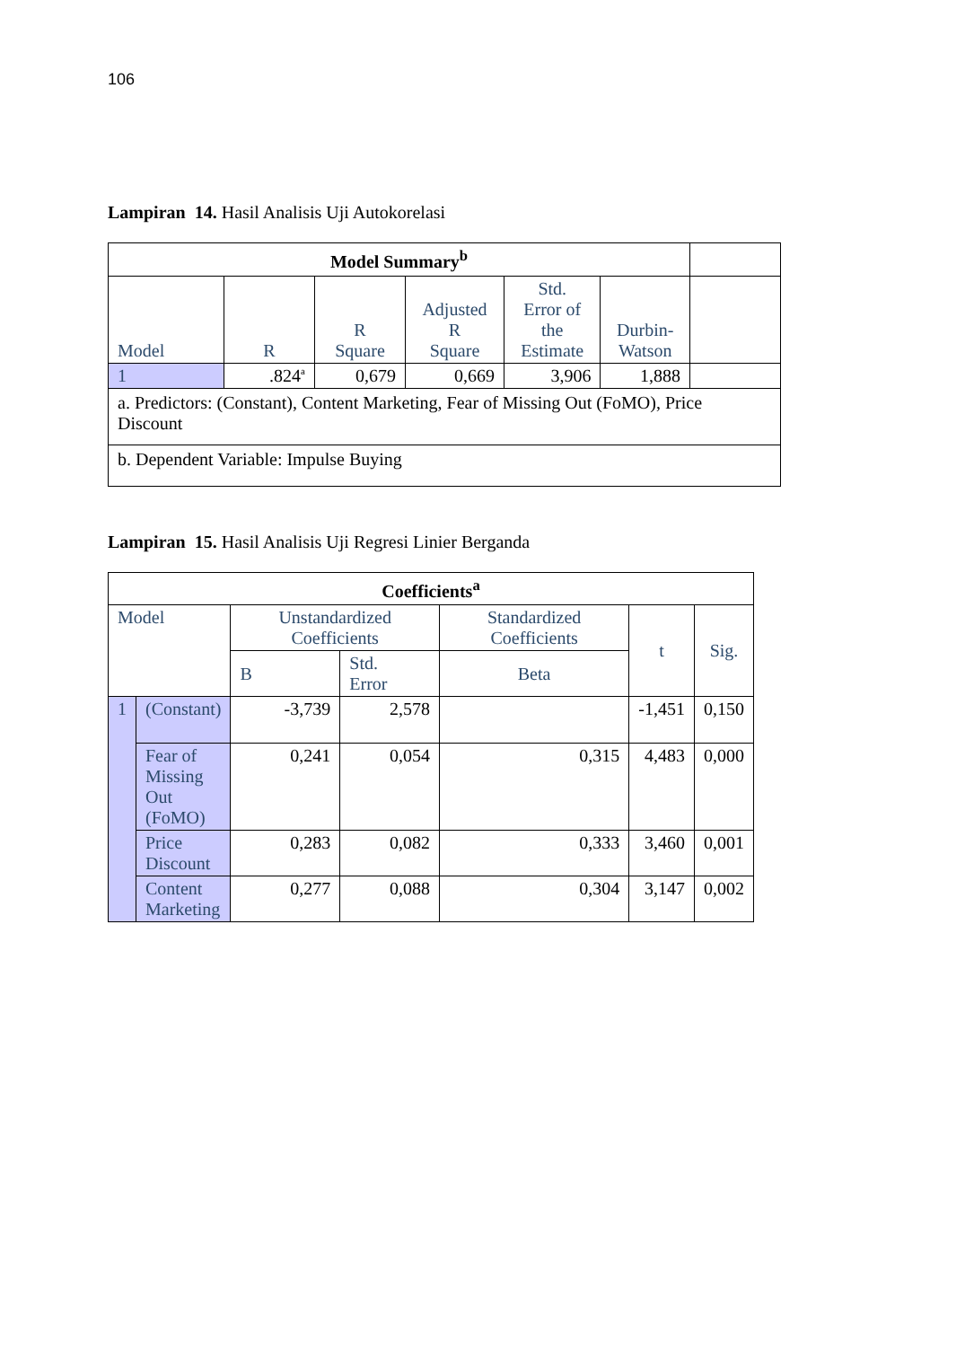106
Lampiran 14. Hasil Analisis Uji Autokorelasi
| Model Summary<sup>b</sup> | | | | | | |
| Model | R | R Square | Adjusted R Square | Std. Error of the Estimate | Durbin- Watson | |
| 1 | .824<sup>a</sup> | 0,679 | 0,669 | 3,906 | 1,888 | |
| a. Predictors: (Constant), Content Marketing, Fear of Missing Out (FoMO), Price Discount | | | | | | |
| b. Dependent Variable: Impulse Buying | | | | | | |
Lampiran 15. Hasil Analisis Uji Regresi Linier Berganda
| Coefficients<sup>a</sup> | | | | | | |
| --- | --- | --- | --- | --- | --- | --- |
| Model | | Unstandardized Coefficients | | Standardized Coefficients | t | Sig. |
| | | B | Std. Error | Beta | | |
| 1 | (Constant) | -3,739 | 2,578 | | -1,451 | 0,150 |
| | Fear of Missing Out (FoMO) | 0,241 | 0,054 | 0,315 | 4,483 | 0,000 |
| | Price Discount | 0,283 | 0,082 | 0,333 | 3,460 | 0,001 |
| | Content Marketing | 0,277 | 0,088 | 0,304 | 3,147 | 0,002 |